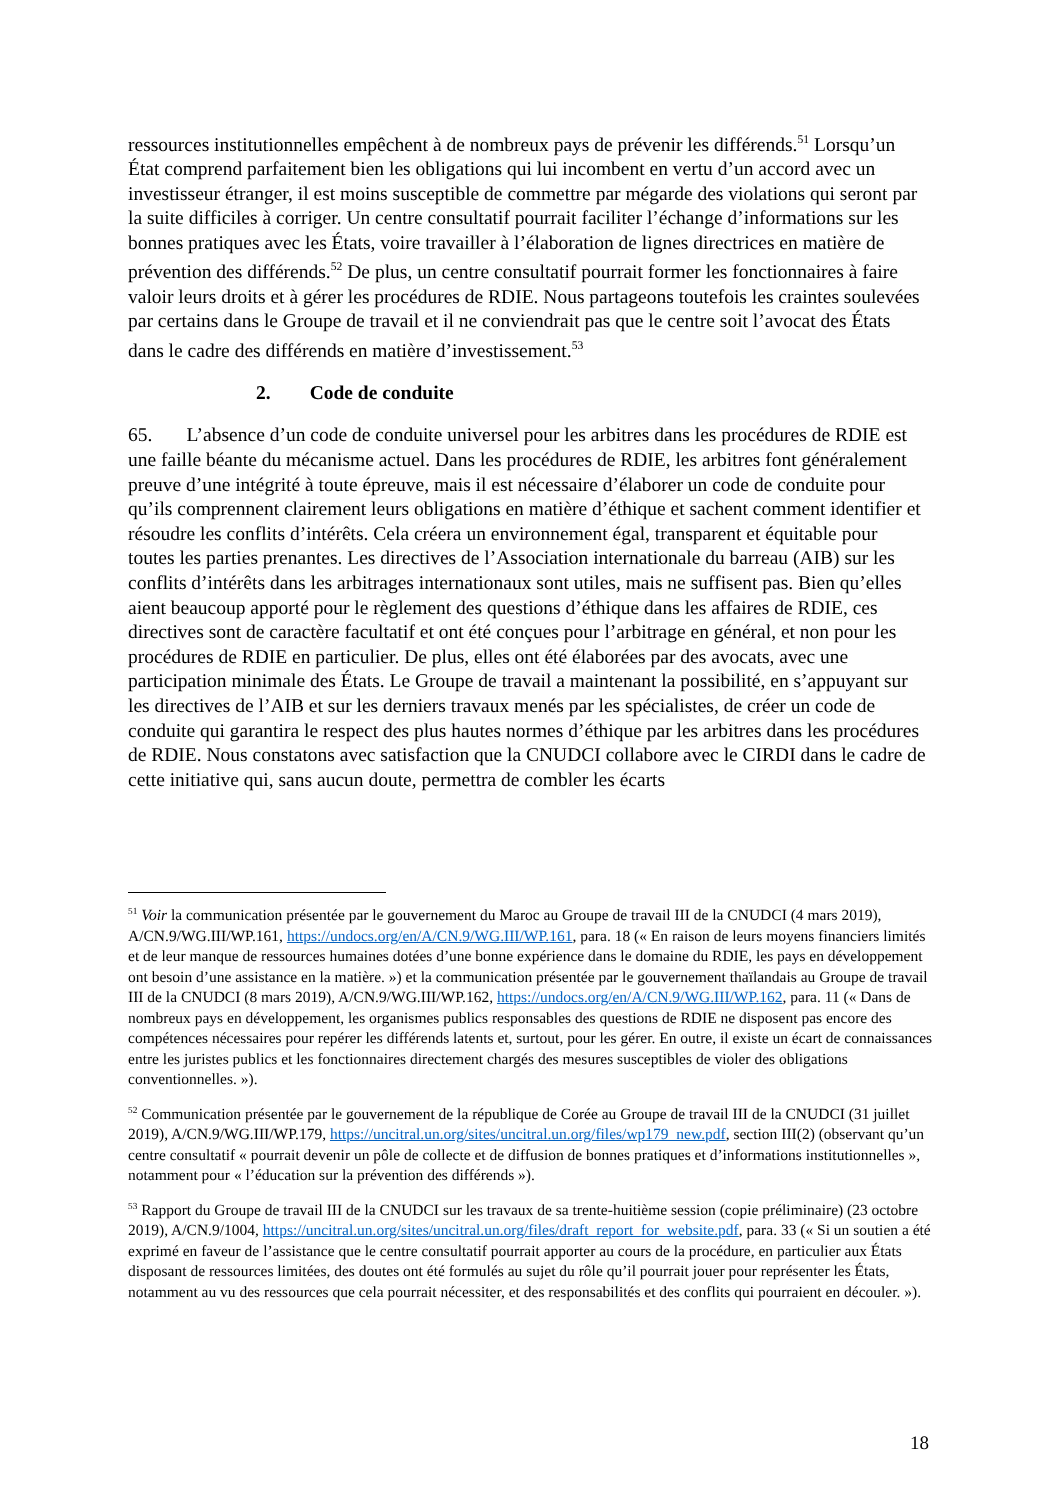ressources institutionnelles empêchent à de nombreux pays de prévenir les différends.<sup>51</sup> Lorsqu’un État comprend parfaitement bien les obligations qui lui incombent en vertu d’un accord avec un investisseur étranger, il est moins susceptible de commettre par mégarde des violations qui seront par la suite difficiles à corriger. Un centre consultatif pourrait faciliter l’échange d’informations sur les bonnes pratiques avec les États, voire travailler à l’élaboration de lignes directrices en matière de prévention des différends.<sup>52</sup> De plus, un centre consultatif pourrait former les fonctionnaires à faire valoir leurs droits et à gérer les procédures de RDIE. Nous partageons toutefois les craintes soulevées par certains dans le Groupe de travail et il ne conviendrait pas que le centre soit l’avocat des États dans le cadre des différends en matière d’investissement.<sup>53</sup>
2. Code de conduite
65. L’absence d’un code de conduite universel pour les arbitres dans les procédures de RDIE est une faille béante du mécanisme actuel. Dans les procédures de RDIE, les arbitres font généralement preuve d’une intégrité à toute épreuve, mais il est nécessaire d’élaborer un code de conduite pour qu’ils comprennent clairement leurs obligations en matière d’éthique et sachent comment identifier et résoudre les conflits d’intérêts. Cela créera un environnement égal, transparent et équitable pour toutes les parties prenantes. Les directives de l’Association internationale du barreau (AIB) sur les conflits d’intérêts dans les arbitrages internationaux sont utiles, mais ne suffisent pas. Bien qu’elles aient beaucoup apporté pour le règlement des questions d’éthique dans les affaires de RDIE, ces directives sont de caractère facultatif et ont été conçues pour l’arbitrage en général, et non pour les procédures de RDIE en particulier. De plus, elles ont été élaborées par des avocats, avec une participation minimale des États. Le Groupe de travail a maintenant la possibilité, en s’appuyant sur les directives de l’AIB et sur les derniers travaux menés par les spécialistes, de créer un code de conduite qui garantira le respect des plus hautes normes d’éthique par les arbitres dans les procédures de RDIE. Nous constatons avec satisfaction que la CNUDCI collabore avec le CIRDI dans le cadre de cette initiative qui, sans aucun doute, permettra de combler les écarts
<sup>51</sup> Voir la communication présentée par le gouvernement du Maroc au Groupe de travail III de la CNUDCI (4 mars 2019), A/CN.9/WG.III/WP.161, https://undocs.org/en/A/CN.9/WG.III/WP.161, para. 18 (« En raison de leurs moyens financiers limités et de leur manque de ressources humaines dotées d’une bonne expérience dans le domaine du RDIE, les pays en développement ont besoin d’une assistance en la matière. ») et la communication présentée par le gouvernement thaïlandais au Groupe de travail III de la CNUDCI (8 mars 2019), A/CN.9/WG.III/WP.162, https://undocs.org/en/A/CN.9/WG.III/WP.162, para. 11 (« Dans de nombreux pays en développement, les organismes publics responsables des questions de RDIE ne disposent pas encore des compétences nécessaires pour repérer les différends latents et, surtout, pour les gérer. En outre, il existe un écart de connaissances entre les juristes publics et les fonctionnaires directement chargés des mesures susceptibles de violer des obligations conventionnelles. »).
<sup>52</sup> Communication présentée par le gouvernement de la république de Corée au Groupe de travail III de la CNUDCI (31 juillet 2019), A/CN.9/WG.III/WP.179, https://uncitral.un.org/sites/uncitral.un.org/files/wp179_new.pdf, section III(2) (observant qu’un centre consultatif « pourrait devenir un pôle de collecte et de diffusion de bonnes pratiques et d’informations institutionnelles », notamment pour « l’éducation sur la prévention des différends »).
<sup>53</sup> Rapport du Groupe de travail III de la CNUDCI sur les travaux de sa trente-huitième session (copie préliminaire) (23 octobre 2019), A/CN.9/1004, https://uncitral.un.org/sites/uncitral.un.org/files/draft_report_for_website.pdf, para. 33 (« Si un soutien a été exprimé en faveur de l’assistance que le centre consultatif pourrait apporter au cours de la procédure, en particulier aux États disposant de ressources limitées, des doutes ont été formulés au sujet du rôle qu’il pourrait jouer pour représenter les États, notamment au vu des ressources que cela pourrait nécessiter, et des responsabilités et des conflits qui pourraient en découler. »).
18